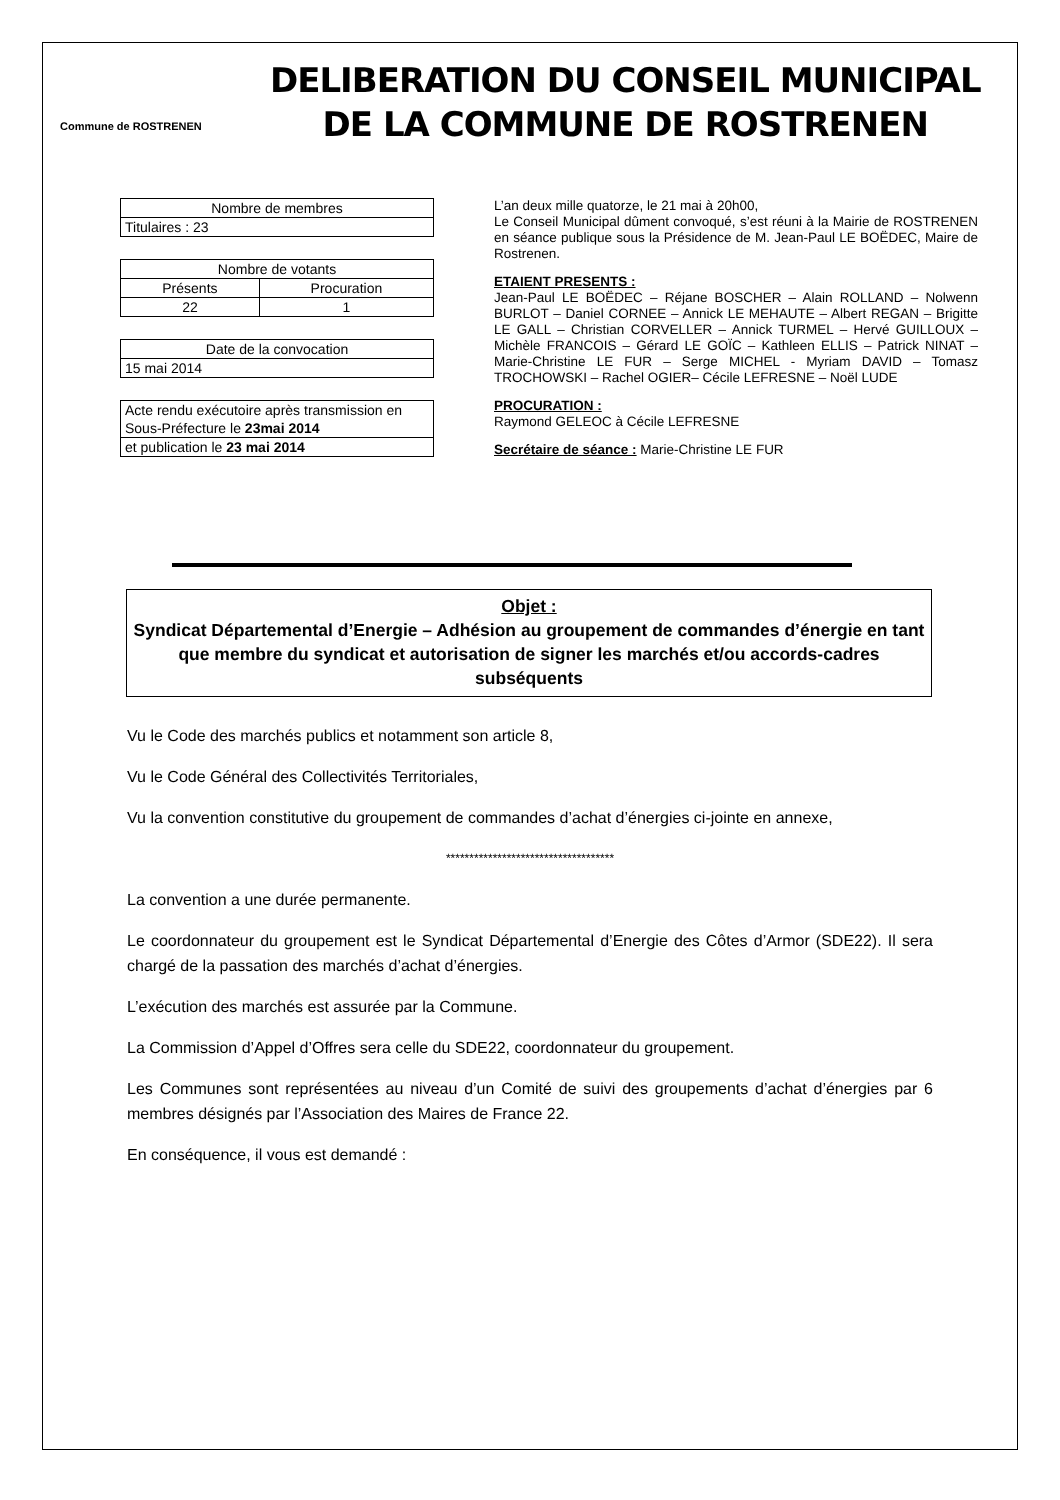Commune de ROSTRENEN
DELIBERATION DU CONSEIL MUNICIPAL
DE LA COMMUNE DE ROSTRENEN
| Nombre de membres |
| Titulaires : 23 |
| Nombre de votants | |
| Présents | Procuration |
| 22 | 1 |
| Date de la convocation |
| 15 mai 2014 |
| Acte rendu exécutoire après transmission en Sous-Préfecture le 23mai 2014 |
| et publication le 23 mai 2014 |
L’an deux mille quatorze, le 21 mai à 20h00,
Le Conseil Municipal dûment convoqué, s’est réuni à la Mairie de ROSTRENEN en séance publique sous la Présidence de M. Jean-Paul LE BOËDEC, Maire de Rostrenen.
ETAIENT PRESENTS :
Jean-Paul LE BOËDEC – Réjane BOSCHER – Alain ROLLAND – Nolwenn BURLOT – Daniel CORNEE – Annick LE MEHAUTE – Albert REGAN – Brigitte LE GALL – Christian CORVELLER – Annick TURMEL – Hervé GUILLOUX – Michèle FRANCOIS – Gérard LE GOÏC – Kathleen ELLIS – Patrick NINAT – Marie-Christine LE FUR – Serge MICHEL - Myriam DAVID – Tomasz TROCHOWSKI – Rachel OGIER– Cécile LEFRESNE – Noël LUDE
PROCURATION :
Raymond GELEOC à Cécile LEFRESNE
Secrétaire de séance : Marie-Christine LE FUR
Objet :
Syndicat Départemental d’Energie – Adhésion au groupement de commandes d’énergie en tant que membre du syndicat et autorisation de signer les marchés et/ou accords-cadres subséquents
Vu le Code des marchés publics et notamment son article 8,
Vu le Code Général des Collectivités Territoriales,
Vu la convention constitutive du groupement de commandes d’achat d’énergies ci-jointe en annexe,
************************************
La convention a une durée permanente.
Le coordonnateur du groupement est le Syndicat Départemental d’Energie des Côtes d’Armor (SDE22). Il sera chargé de la passation des marchés d’achat d’énergies.
L’exécution des marchés est assurée par la Commune.
La Commission d’Appel d’Offres sera celle du SDE22, coordonnateur du groupement.
Les Communes sont représentées au niveau d’un Comité de suivi des groupements d’achat d’énergies par 6 membres désignés par l’Association des Maires de France 22.
En conséquence, il vous est demandé :